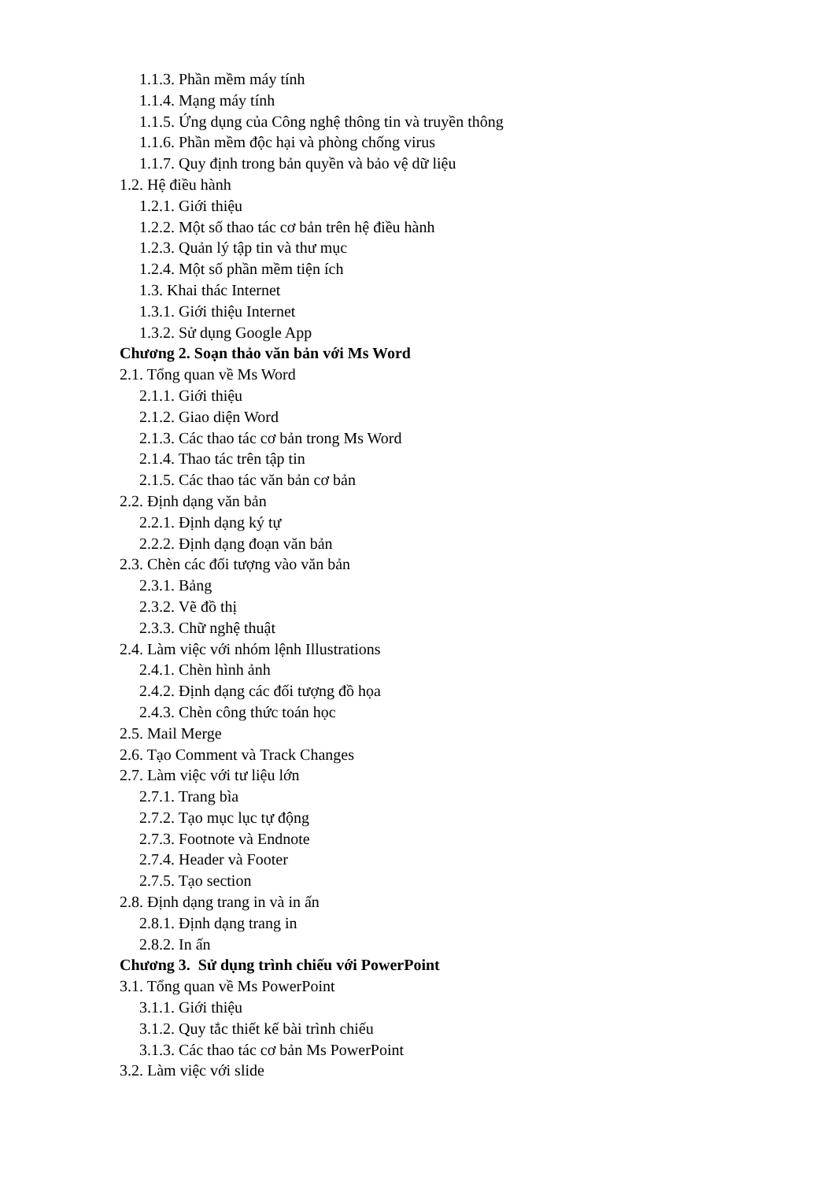1.1.3. Phần mềm máy tính
1.1.4. Mạng máy tính
1.1.5. Ứng dụng của Công nghệ thông tin và truyền thông
1.1.6. Phần mềm độc hại và phòng chống virus
1.1.7. Quy định trong bản quyền và bảo vệ dữ liệu
1.2. Hệ điều hành
1.2.1. Giới thiệu
1.2.2. Một số thao tác cơ bản trên hệ điều hành
1.2.3. Quản lý tập tin và thư mục
1.2.4. Một số phần mềm tiện ích
1.3. Khai thác Internet
1.3.1. Giới thiệu Internet
1.3.2. Sử dụng Google App
Chương 2. Soạn thảo văn bản với Ms Word
2.1. Tổng quan về Ms Word
2.1.1. Giới thiệu
2.1.2. Giao diện Word
2.1.3. Các thao tác cơ bản trong Ms Word
2.1.4. Thao tác trên tập tin
2.1.5. Các thao tác văn bản cơ bản
2.2. Định dạng văn bản
2.2.1. Định dạng ký tự
2.2.2. Định dạng đoạn văn bản
2.3. Chèn các đối tượng vào văn bản
2.3.1. Bảng
2.3.2. Vẽ đồ thị
2.3.3. Chữ nghệ thuật
2.4. Làm việc với nhóm lệnh Illustrations
2.4.1. Chèn hình ảnh
2.4.2. Định dạng các đối tượng đồ họa
2.4.3. Chèn công thức toán học
2.5. Mail Merge
2.6. Tạo Comment và Track Changes
2.7. Làm việc với tư liệu lớn
2.7.1. Trang bìa
2.7.2. Tạo mục lục tự động
2.7.3. Footnote và Endnote
2.7.4. Header và Footer
2.7.5. Tạo section
2.8. Định dạng trang in và in ấn
2.8.1. Định dạng trang in
2.8.2. In ấn
Chương 3. Sử dụng trình chiếu với PowerPoint
3.1. Tổng quan về Ms PowerPoint
3.1.1. Giới thiệu
3.1.2. Quy tắc thiết kế bài trình chiếu
3.1.3. Các thao tác cơ bản Ms PowerPoint
3.2. Làm việc với slide